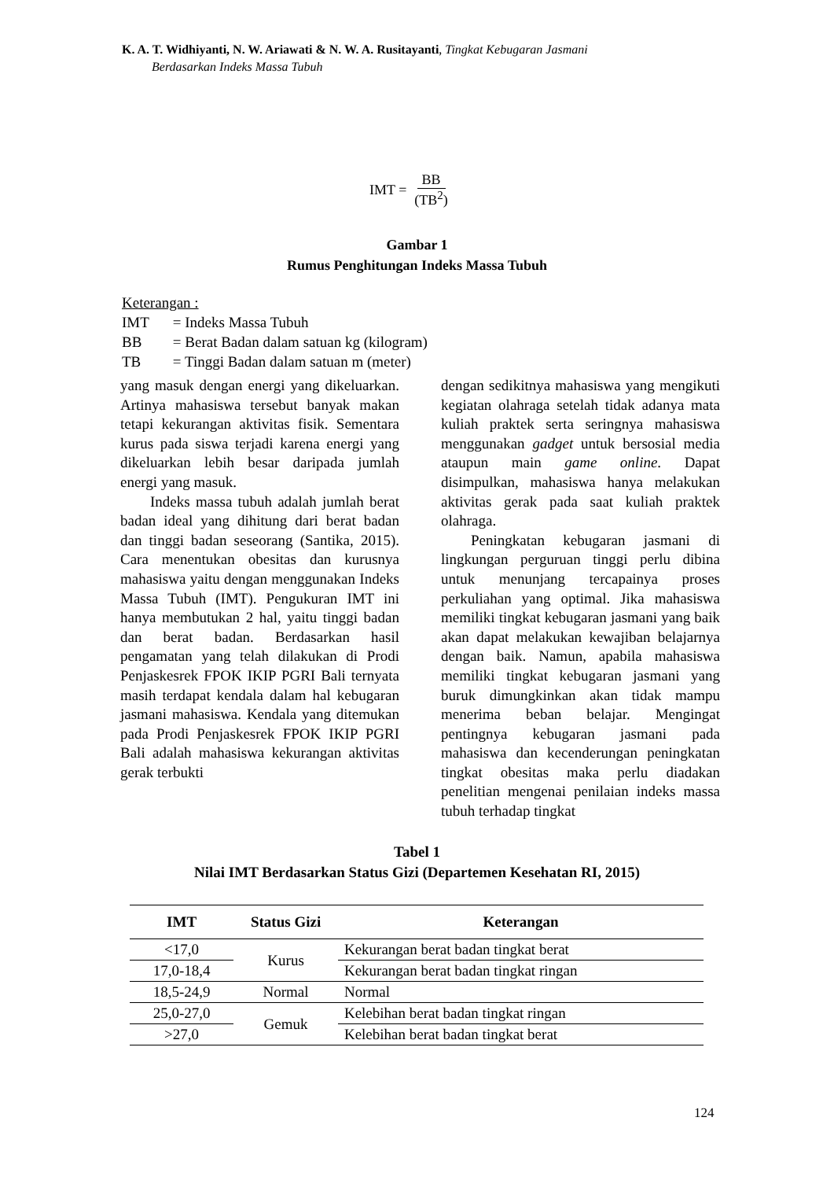K. A. T. Widhiyanti, N. W. Ariawati & N. W. A. Rusitayanti, Tingkat Kebugaran Jasmani
Berdasarkan Indeks Massa Tubuh
IMT = BB (TB<sup>2</sup>)
Gambar 1
Rumus Penghitungan Indeks Massa Tubuh
Keterangan :
| IMT | = Indeks Massa Tubuh |
| BB | = Berat Badan dalam satuan kg (kilogram) |
| TB | = Tinggi Badan dalam satuan m (meter) |
yang masuk dengan energi yang dikeluarkan. Artinya mahasiswa tersebut banyak makan tetapi kekurangan aktivitas fisik. Sementara kurus pada siswa terjadi karena energi yang dikeluarkan lebih besar daripada jumlah energi yang masuk.
Indeks massa tubuh adalah jumlah berat badan ideal yang dihitung dari berat badan dan tinggi badan seseorang (Santika, 2015). Cara menentukan obesitas dan kurusnya mahasiswa yaitu dengan menggunakan Indeks Massa Tubuh (IMT). Pengukuran IMT ini hanya membutukan 2 hal, yaitu tinggi badan dan berat badan. Berdasarkan hasil pengamatan yang telah dilakukan di Prodi Penjaskesrek FPOK IKIP PGRI Bali ternyata masih terdapat kendala dalam hal kebugaran jasmani mahasiswa. Kendala yang ditemukan pada Prodi Penjaskesrek FPOK IKIP PGRI Bali adalah mahasiswa kekurangan aktivitas gerak terbukti
dengan sedikitnya mahasiswa yang mengikuti kegiatan olahraga setelah tidak adanya mata kuliah praktek serta seringnya mahasiswa menggunakan gadget untuk bersosial media ataupun main game online. Dapat disimpulkan, mahasiswa hanya melakukan aktivitas gerak pada saat kuliah praktek olahraga.
Peningkatan kebugaran jasmani di lingkungan perguruan tinggi perlu dibina untuk menunjang tercapainya proses perkuliahan yang optimal. Jika mahasiswa memiliki tingkat kebugaran jasmani yang baik akan dapat melakukan kewajiban belajarnya dengan baik. Namun, apabila mahasiswa memiliki tingkat kebugaran jasmani yang buruk dimungkinkan akan tidak mampu menerima beban belajar. Mengingat pentingnya kebugaran jasmani pada mahasiswa dan kecenderungan peningkatan tingkat obesitas maka perlu diadakan penelitian mengenai penilaian indeks massa tubuh terhadap tingkat
Tabel 1
Nilai IMT Berdasarkan Status Gizi (Departemen Kesehatan RI, 2015)
| IMT | Status Gizi | Keterangan |
| --- | --- | --- |
| <17,0 | Kurus | Kekurangan berat badan tingkat berat |
| 17,0-18,4 | | Kekurangan berat badan tingkat ringan |
| 18,5-24,9 | Normal | Normal |
| 25,0-27,0 | Gemuk | Kelebihan berat badan tingkat ringan |
| >27,0 | | Kelebihan berat badan tingkat berat |
124